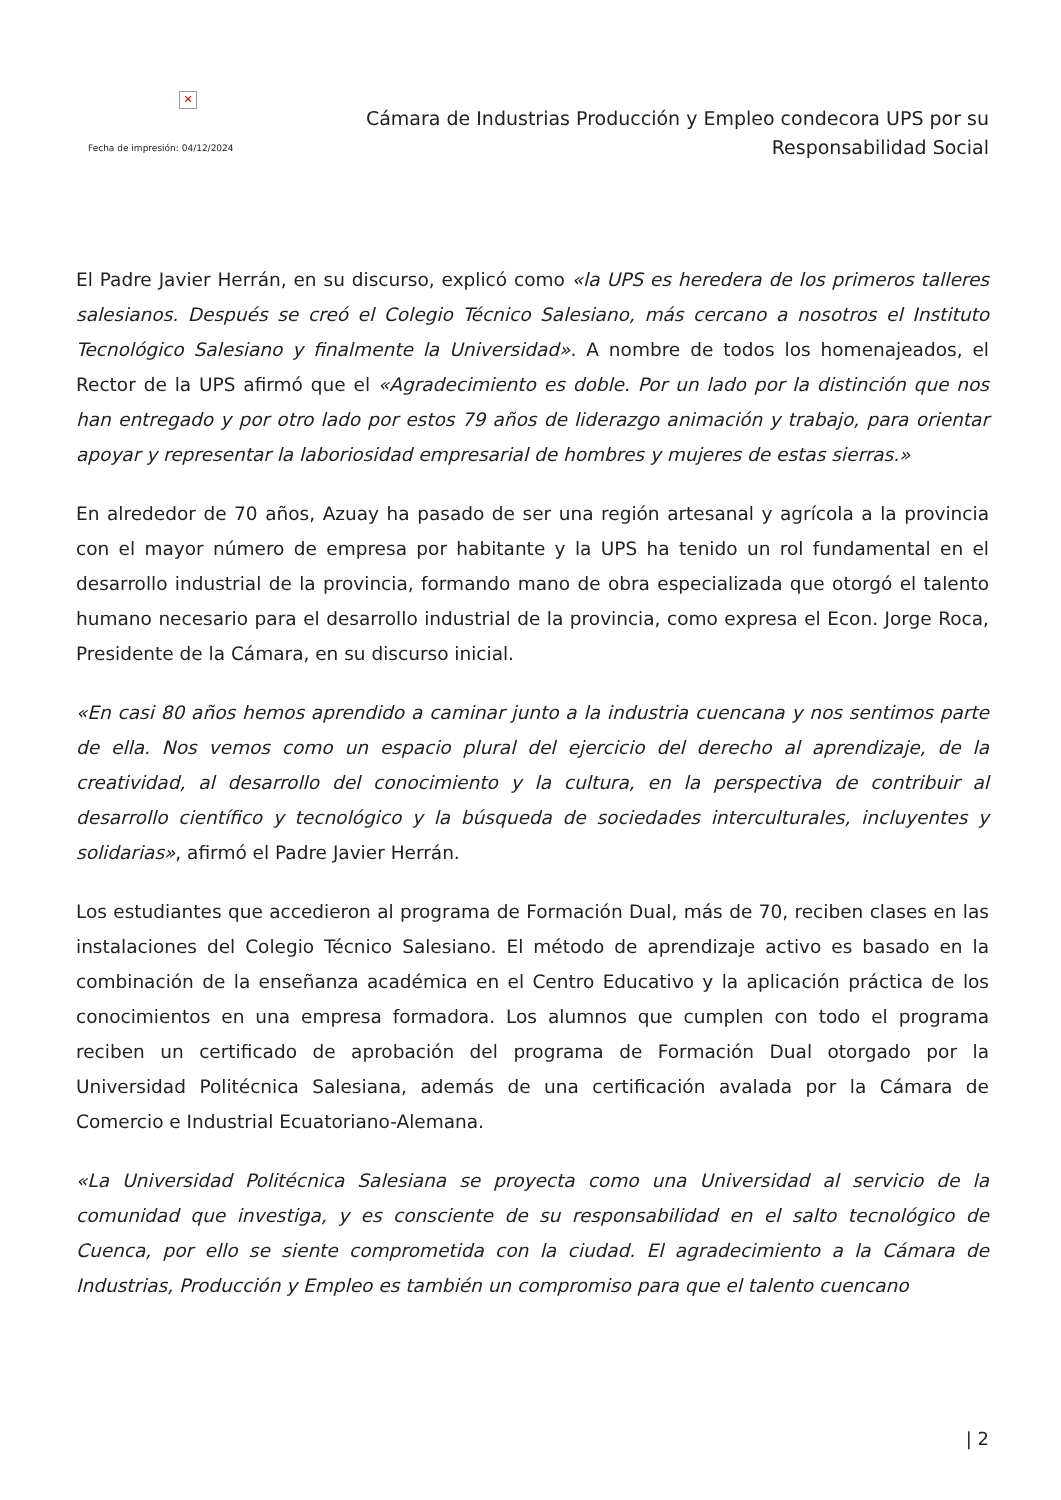✕
Fecha de impresión: 04/12/2024
Cámara de Industrias Producción y Empleo condecora UPS por su
Responsabilidad Social
El Padre Javier Herrán, en su discurso, explicó como «la UPS es heredera de los primeros talleres salesianos. Después se creó el Colegio Técnico Salesiano, más cercano a nosotros el Instituto Tecnológico Salesiano y finalmente la Universidad». A nombre de todos los homenajeados, el Rector de la UPS afirmó que el «Agradecimiento es doble. Por un lado por la distinción que nos han entregado y por otro lado por estos 79 años de liderazgo animación y trabajo, para orientar apoyar y representar la laboriosidad empresarial de hombres y mujeres de estas sierras.»
En alrededor de 70 años, Azuay ha pasado de ser una región artesanal y agrícola a la provincia con el mayor número de empresa por habitante y la UPS ha tenido un rol fundamental en el desarrollo industrial de la provincia, formando mano de obra especializada que otorgó el talento humano necesario para el desarrollo industrial de la provincia, como expresa el Econ. Jorge Roca, Presidente de la Cámara, en su discurso inicial.
«En casi 80 años hemos aprendido a caminar junto a la industria cuencana y nos sentimos parte de ella. Nos vemos como un espacio plural del ejercicio del derecho al aprendizaje, de la creatividad, al desarrollo del conocimiento y la cultura, en la perspectiva de contribuir al desarrollo científico y tecnológico y la búsqueda de sociedades interculturales, incluyentes y solidarias», afirmó el Padre Javier Herrán.
Los estudiantes que accedieron al programa de Formación Dual, más de 70, reciben clases en las instalaciones del Colegio Técnico Salesiano. El método de aprendizaje activo es basado en la combinación de la enseñanza académica en el Centro Educativo y la aplicación práctica de los conocimientos en una empresa formadora. Los alumnos que cumplen con todo el programa reciben un certificado de aprobación del programa de Formación Dual otorgado por la Universidad Politécnica Salesiana, además de una certificación avalada por la Cámara de Comercio e Industrial Ecuatoriano-Alemana.
«La Universidad Politécnica Salesiana se proyecta como una Universidad al servicio de la comunidad que investiga, y es consciente de su responsabilidad en el salto tecnológico de Cuenca, por ello se siente comprometida con la ciudad. El agradecimiento a la Cámara de Industrias, Producción y Empleo es también un compromiso para que el talento cuencano
| 2